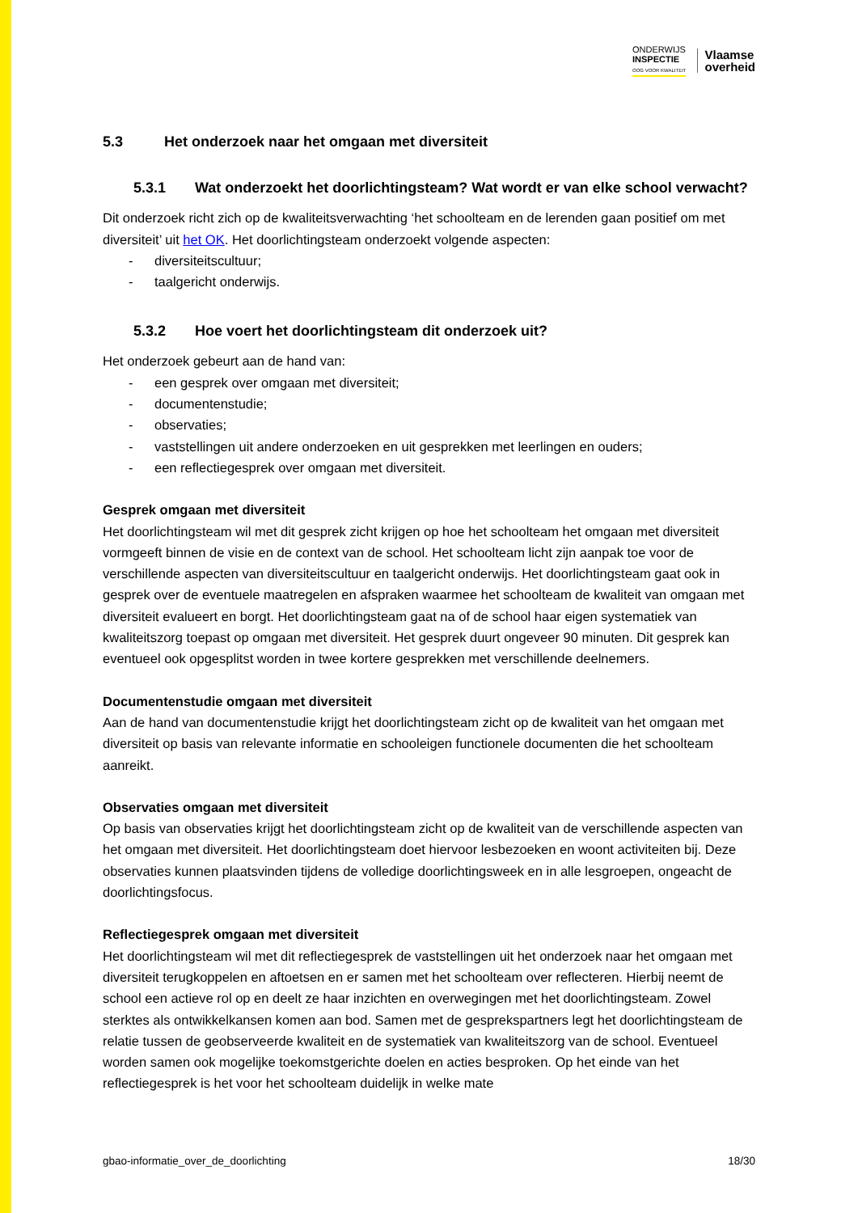ONDERWIJS
INSPECTIE
OOG VOOR KWALITEIT
Vlaamse
overheid
5.3 Het onderzoek naar het omgaan met diversiteit
5.3.1 Wat onderzoekt het doorlichtingsteam? Wat wordt er van elke school verwacht?
Dit onderzoek richt zich op de kwaliteitsverwachting ‘het schoolteam en de lerenden gaan positief om met diversiteit’ uit het OK. Het doorlichtingsteam onderzoekt volgende aspecten:
- diversiteitscultuur;
- taalgericht onderwijs.
5.3.2 Hoe voert het doorlichtingsteam dit onderzoek uit?
Het onderzoek gebeurt aan de hand van:
- een gesprek over omgaan met diversiteit;
- documentenstudie;
- observaties;
- vaststellingen uit andere onderzoeken en uit gesprekken met leerlingen en ouders;
- een reflectiegesprek over omgaan met diversiteit.
Gesprek omgaan met diversiteit
Het doorlichtingsteam wil met dit gesprek zicht krijgen op hoe het schoolteam het omgaan met diversiteit vormgeeft binnen de visie en de context van de school. Het schoolteam licht zijn aanpak toe voor de verschillende aspecten van diversiteitscultuur en taalgericht onderwijs. Het doorlichtingsteam gaat ook in gesprek over de eventuele maatregelen en afspraken waarmee het schoolteam de kwaliteit van omgaan met diversiteit evalueert en borgt. Het doorlichtingsteam gaat na of de school haar eigen systematiek van kwaliteitszorg toepast op omgaan met diversiteit. Het gesprek duurt ongeveer 90 minuten. Dit gesprek kan eventueel ook opgesplitst worden in twee kortere gesprekken met verschillende deelnemers.
Documentenstudie omgaan met diversiteit
Aan de hand van documentenstudie krijgt het doorlichtingsteam zicht op de kwaliteit van het omgaan met diversiteit op basis van relevante informatie en schooleigen functionele documenten die het schoolteam aanreikt.
Observaties omgaan met diversiteit
Op basis van observaties krijgt het doorlichtingsteam zicht op de kwaliteit van de verschillende aspecten van het omgaan met diversiteit. Het doorlichtingsteam doet hiervoor lesbezoeken en woont activiteiten bij. Deze observaties kunnen plaatsvinden tijdens de volledige doorlichtingsweek en in alle lesgroepen, ongeacht de doorlichtingsfocus.
Reflectiegesprek omgaan met diversiteit
Het doorlichtingsteam wil met dit reflectiegesprek de vaststellingen uit het onderzoek naar het omgaan met diversiteit terugkoppelen en aftoetsen en er samen met het schoolteam over reflecteren. Hierbij neemt de school een actieve rol op en deelt ze haar inzichten en overwegingen met het doorlichtingsteam. Zowel sterktes als ontwikkelkansen komen aan bod. Samen met de gesprekspartners legt het doorlichtingsteam de relatie tussen de geobserveerde kwaliteit en de systematiek van kwaliteitszorg van de school. Eventueel worden samen ook mogelijke toekomstgerichte doelen en acties besproken. Op het einde van het reflectiegesprek is het voor het schoolteam duidelijk in welke mate
gbao-informatie_over_de_doorlichting 18/30